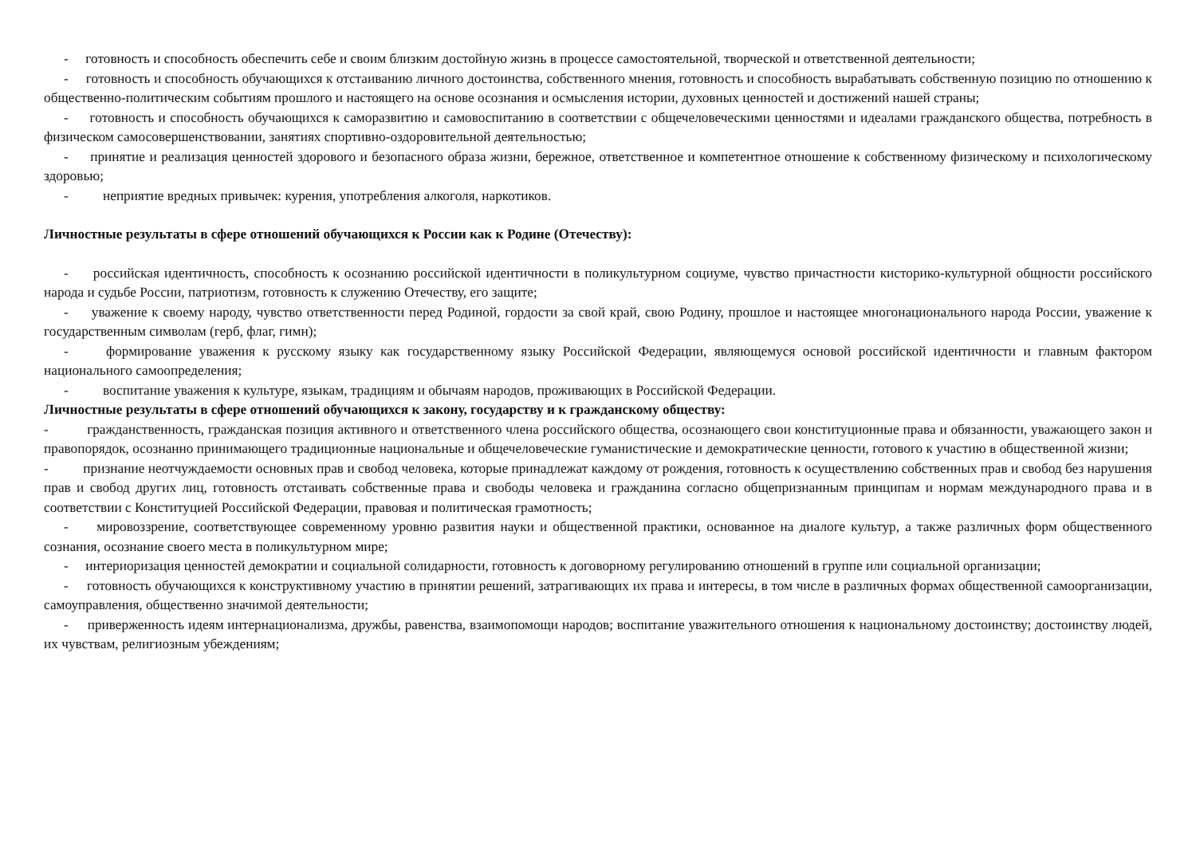- готовность и способность обеспечить себе и своим близким достойную жизнь в процессе самостоятельной, творческой и ответственной деятельности;
- готовность и способность обучающихся к отстаиванию личного достоинства, собственного мнения, готовность и способность вырабатывать собственную позицию по отношению к общественно-политическим событиям прошлого и настоящего на основе осознания и осмысления истории, духовных ценностей и достижений нашей страны;
- готовность и способность обучающихся к саморазвитию и самовоспитанию в соответствии с общечеловеческими ценностями и идеалами гражданского общества, потребность в физическом самосовершенствовании, занятиях спортивно-оздоровительной деятельностью;
- принятие и реализация ценностей здорового и безопасного образа жизни, бережное, ответственное и компетентное отношение к собственному физическому и психологическому здоровью;
- неприятие вредных привычек: курения, употребления алкоголя, наркотиков.
Личностные результаты в сфере отношений обучающихся к России как к Родине (Отечеству):
- российская идентичность, способность к осознанию российской идентичности в поликультурном социуме, чувство причастности кисторико-культурной общности российского народа и судьбе России, патриотизм, готовность к служению Отечеству, его защите;
- уважение к своему народу, чувство ответственности перед Родиной, гордости за свой край, свою Родину, прошлое и настоящее многонационального народа России, уважение к государственным символам (герб, флаг, гимн);
- формирование уважения к русскому языку как государственному языку Российской Федерации, являющемуся основой российской идентичности и главным фактором национального самоопределения;
- воспитание уважения к культуре, языкам, традициям и обычаям народов, проживающих в Российской Федерации.
Личностные результаты в сфере отношений обучающихся к закону, государству и к гражданскому обществу:
- гражданственность, гражданская позиция активного и ответственного члена российского общества, осознающего свои конституционные права и обязанности, уважающего закон и правопорядок, осознанно принимающего традиционные национальные и общечеловеческие гуманистические и демократические ценности, готового к участию в общественной жизни;
- признание неотчуждаемости основных прав и свобод человека, которые принадлежат каждому от рождения, готовность к осуществлению собственных прав и свобод без нарушения прав и свобод других лиц, готовность отстаивать собственные права и свободы человека и гражданина согласно общепризнанным принципам и нормам международного права и в соответствии с Конституцией Российской Федерации, правовая и политическая грамотность;
- мировоззрение, соответствующее современному уровню развития науки и общественной практики, основанное на диалоге культур, а также различных форм общественного сознания, осознание своего места в поликультурном мире;
- интериоризация ценностей демократии и социальной солидарности, готовность к договорному регулированию отношений в группе или социальной организации;
- готовность обучающихся к конструктивному участию в принятии решений, затрагивающих их права и интересы, в том числе в различных формах общественной самоорганизации, самоуправления, общественно значимой деятельности;
- приверженность идеям интернационализма, дружбы, равенства, взаимопомощи народов; воспитание уважительного отношения к национальному достоинству; достоинству людей, их чувствам, религиозным убеждениям;